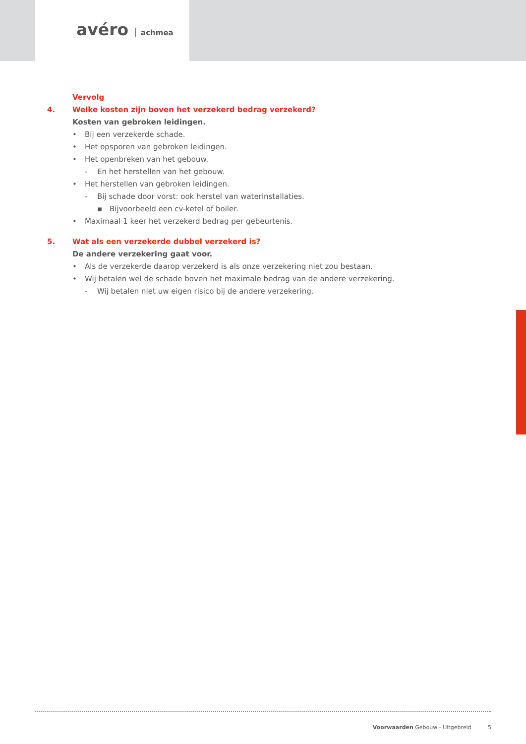avéro achmea
Vervolg
4. Welke kosten zijn boven het verzekerd bedrag verzekerd?
Kosten van gebroken leidingen.
•
Bij een verzekerde schade.
•
Het opsporen van gebroken leidingen.
•
Het openbreken van het gebouw.
-
En het herstellen van het gebouw.
•
Het herstellen van gebroken leidingen.
-
Bij schade door vorst: ook herstel van waterinstallaties.
▪
Bijvoorbeeld een cv-ketel of boiler.
•
Maximaal 1 keer het verzekerd bedrag per gebeurtenis.
5. Wat als een verzekerde dubbel verzekerd is?
De andere verzekering gaat voor.
•
Als de verzekerde daarop verzekerd is als onze verzekering niet zou bestaan.
•
Wij betalen wel de schade boven het maximale bedrag van de andere verzekering.
-
Wij betalen niet uw eigen risico bij de andere verzekering.
Voorwaarden Gebouw - Uitgebreid 5